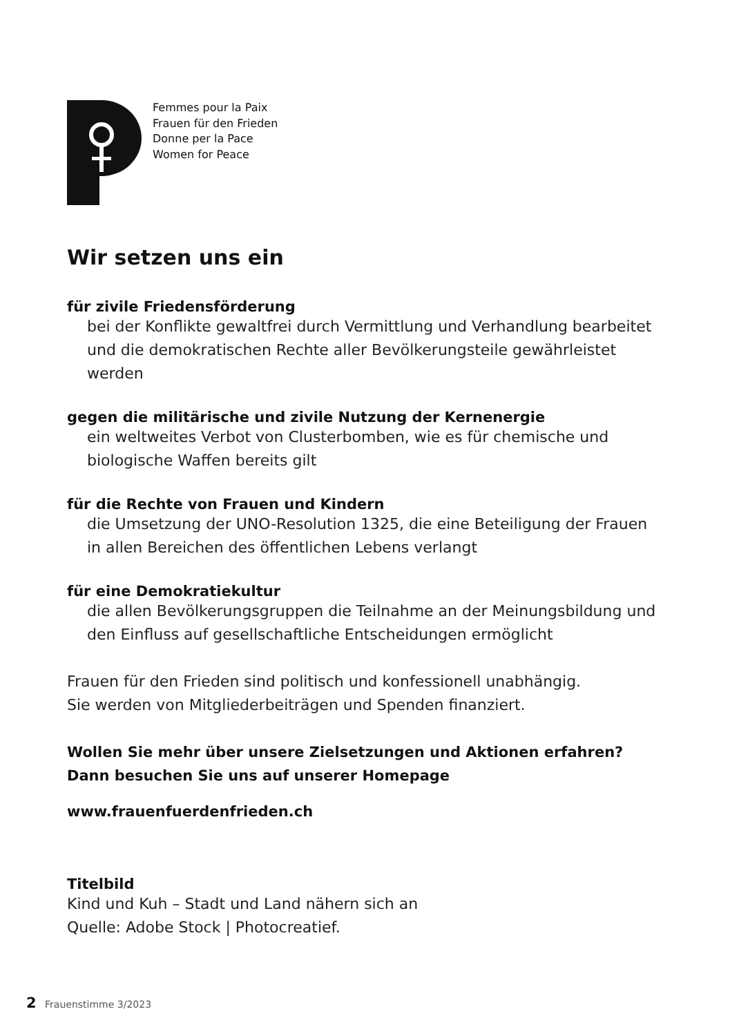Femmes pour la Paix
Frauen für den Frieden
Donne per la Pace
Women for Peace
Wir setzen uns ein
für zivile Friedensförderung
bei der Konflikte gewaltfrei durch Vermittlung und Verhandlung bearbeitet und die demokratischen Rechte aller Bevölkerungsteile gewährleistet werden
gegen die militärische und zivile Nutzung der Kernenergie
ein weltweites Verbot von Clusterbomben, wie es für chemische und biologische Waffen bereits gilt
für die Rechte von Frauen und Kindern
die Umsetzung der UNO-Resolution 1325, die eine Beteiligung der Frauen in allen Bereichen des öffentlichen Lebens verlangt
für eine Demokratiekultur
die allen Bevölkerungsgruppen die Teilnahme an der Meinungsbildung und den Einfluss auf gesellschaftliche Entscheidungen ermöglicht
Frauen für den Frieden sind politisch und konfessionell unabhängig.
Sie werden von Mitgliederbeiträgen und Spenden finanziert.
Wollen Sie mehr über unsere Zielsetzungen und Aktionen erfahren?
Dann besuchen Sie uns auf unserer Homepage
www.frauenfuerdenfrieden.ch
Titelbild
Kind und Kuh – Stadt und Land nähern sich an
Quelle: Adobe Stock | Photocreatief.
2 Frauenstimme 3/2023